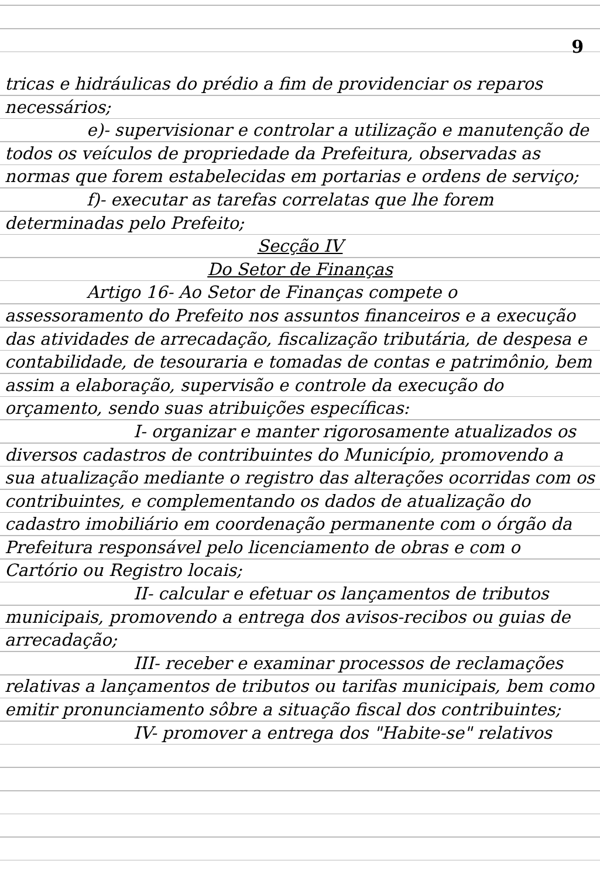9
tricas e hidráulicas do prédio a fim de providenciar os reparos necessários;
e)- supervisionar e controlar a utilização e manutenção de todos os veículos de propriedade da Prefeitura, observadas as normas que forem estabelecidas em portarias e ordens de serviço;
f)- executar as tarefas correlatas que lhe forem determinadas pelo Prefeito;
Secção IV
Do Setor de Finanças
Artigo 16- Ao Setor de Finanças compete o assessoramento do Prefeito nos assuntos financeiros e a execução das atividades de arrecadação, fiscalização tributária, de despesa e contabilidade, de tesouraria e tomadas de contas e patrimônio, bem assim a elaboração, supervisão e controle da execução do orçamento, sendo suas atribuições específicas:
I- organizar e manter rigorosamente atualizados os diversos cadastros de contribuintes do Município, promovendo a sua atualização mediante o registro das alterações ocorridas com os contribuintes, e complementando os dados de atualização do cadastro imobiliário em coordenação permanente com o órgão da Prefeitura responsável pelo licenciamento de obras e com o Cartório ou Registro locais;
II- calcular e efetuar os lançamentos de tributos municipais, promovendo a entrega dos avisos-recibos ou guias de arrecadação;
III- receber e examinar processos de reclamações relativas a lançamentos de tributos ou tarifas municipais, bem como emitir pronunciamento sôbre a situação fiscal dos contribuintes;
IV- promover a entrega dos "Habite-se" relativos